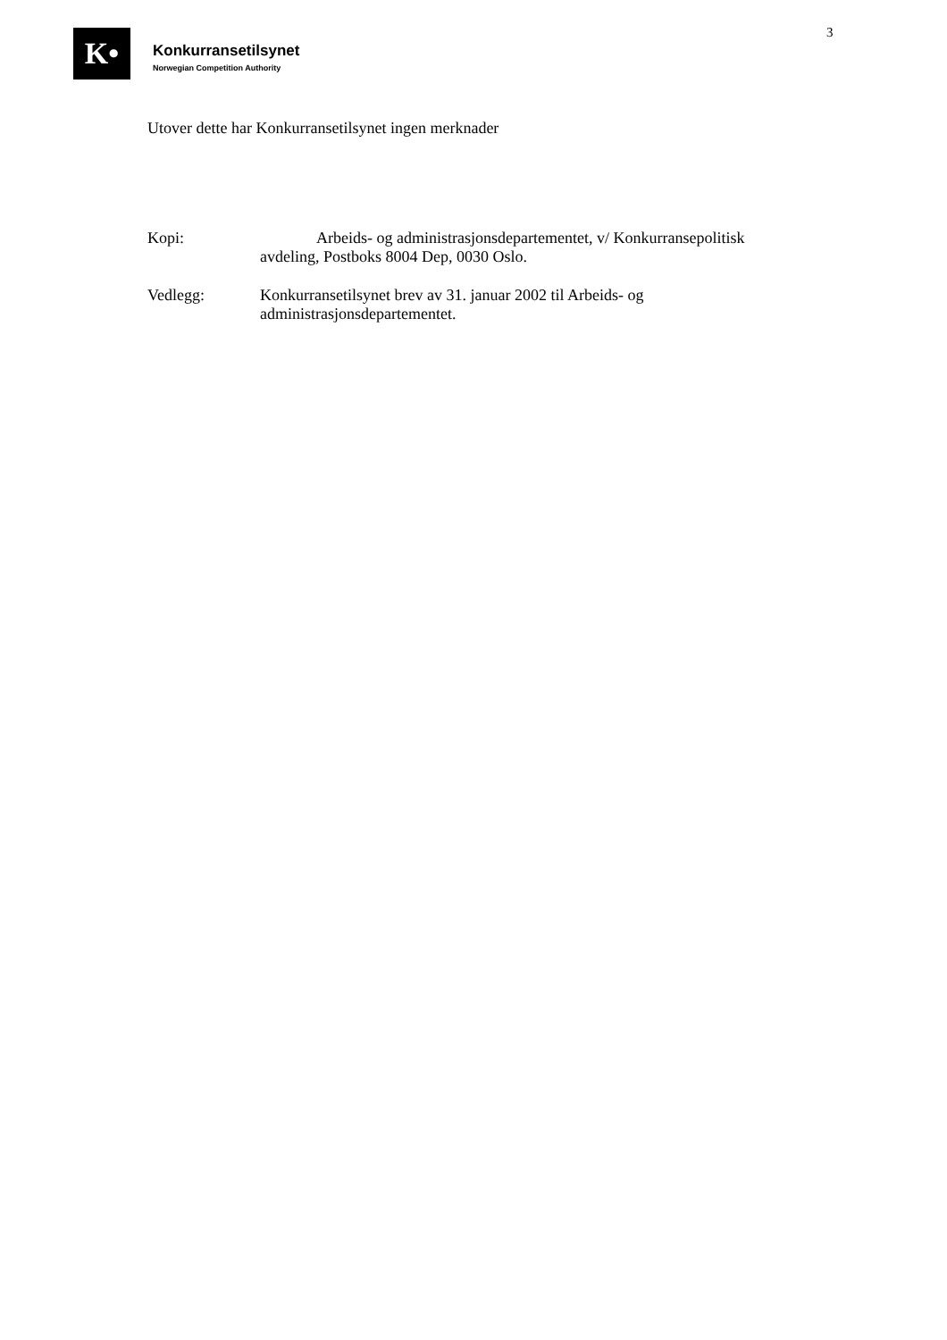K•
Konkurransetilsynet
Norwegian Competition Authority
3
Utover dette har Konkurransetilsynet ingen merknader
Kopi: Arbeids- og administrasjonsdepartementet, v/ Konkurransepolitisk
avdeling, Postboks 8004 Dep, 0030 Oslo.
Vedlegg: Konkurransetilsynet brev av 31. januar 2002 til Arbeids- og
administrasjonsdepartementet.